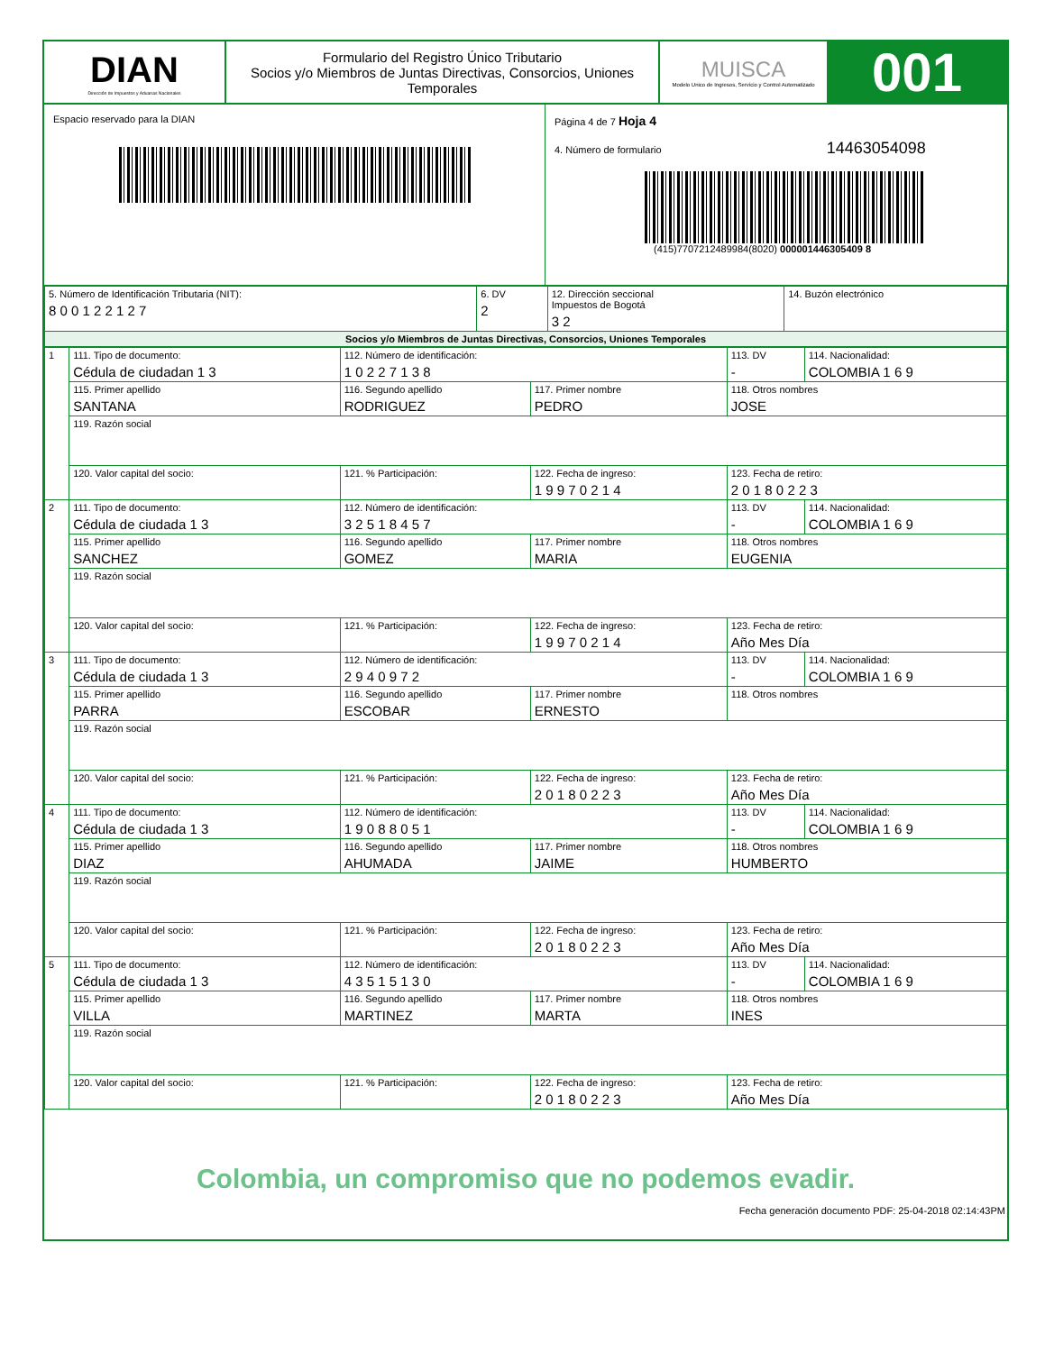DIAN
Dirección de Impuestos y Aduanas Nacionales
Formulario del Registro Único Tributario
Socios y/o Miembros de Juntas Directivas, Consorcios, Uniones Temporales
MUISCA
Modelo Unico de Ingresos, Servicio y Control Automatizado
001
Espacio reservado para la DIAN Página 4 de 7 Hoja 4
4. Número de formulario 14463054098
(415)7707212489984(8020) 000001446305409 8
| 5. Número de Identificación Tributaria (NIT): 8 0 0 1 2 2 1 2 7 | 6. DV 2 | 12. Dirección seccional Impuestos de Bogotá 3 2 | 14. Buzón electrónico |
| Socios y/o Miembros de Juntas Directivas, Consorcios, Uniones Temporales | | | |
| 1 | 111. Tipo de documento: Cédula de ciudadan 1 3 | 112. Número de identificación: 1 0 2 2 7 1 3 8 | | 113. DV - | 114. Nacionalidad: COLOMBIA 1 6 9 |
| | 115. Primer apellido SANTANA | 116. Segundo apellido RODRIGUEZ | 117. Primer nombre PEDRO | 118. Otros nombres JOSE | |
| | 119. Razón social | | | | |
| | 120. Valor capital del socio: | 121. % Participación: | 122. Fecha de ingreso: 1 9 9 7 0 2 1 4 | 123. Fecha de retiro: 2 0 1 8 0 2 2 3 | |
| 2 | 111. Tipo de documento: Cédula de ciudada 1 3 | 112. Número de identificación: 3 2 5 1 8 4 5 7 | | 113. DV - | 114. Nacionalidad: COLOMBIA 1 6 9 |
| | 115. Primer apellido SANCHEZ | 116. Segundo apellido GOMEZ | 117. Primer nombre MARIA | 118. Otros nombres EUGENIA | |
| | 119. Razón social | | | | |
| | 120. Valor capital del socio: | 121. % Participación: | 122. Fecha de ingreso: 1 9 9 7 0 2 1 4 | 123. Fecha de retiro: Año Mes Día | |
| 3 | 111. Tipo de documento: Cédula de ciudada 1 3 | 112. Número de identificación: 2 9 4 0 9 7 2 | | 113. DV - | 114. Nacionalidad: COLOMBIA 1 6 9 |
| | 115. Primer apellido PARRA | 116. Segundo apellido ESCOBAR | 117. Primer nombre ERNESTO | 118. Otros nombres | |
| | 119. Razón social | | | | |
| | 120. Valor capital del socio: | 121. % Participación: | 122. Fecha de ingreso: 2 0 1 8 0 2 2 3 | 123. Fecha de retiro: Año Mes Día | |
| 4 | 111. Tipo de documento: Cédula de ciudada 1 3 | 112. Número de identificación: 1 9 0 8 8 0 5 1 | | 113. DV - | 114. Nacionalidad: COLOMBIA 1 6 9 |
| | 115. Primer apellido DIAZ | 116. Segundo apellido AHUMADA | 117. Primer nombre JAIME | 118. Otros nombres HUMBERTO | |
| | 119. Razón social | | | | |
| | 120. Valor capital del socio: | 121. % Participación: | 122. Fecha de ingreso: 2 0 1 8 0 2 2 3 | 123. Fecha de retiro: Año Mes Día | |
| 5 | 111. Tipo de documento: Cédula de ciudada 1 3 | 112. Número de identificación: 4 3 5 1 5 1 3 0 | | 113. DV - | 114. Nacionalidad: COLOMBIA 1 6 9 |
| | 115. Primer apellido VILLA | 116. Segundo apellido MARTINEZ | 117. Primer nombre MARTA | 118. Otros nombres INES | |
| | 119. Razón social | | | | |
| | 120. Valor capital del socio: | 121. % Participación: | 122. Fecha de ingreso: 2 0 1 8 0 2 2 3 | 123. Fecha de retiro: Año Mes Día | |
Colombia, un compromiso que no podemos evadir.
Fecha generación documento PDF: 25-04-2018 02:14:43PM